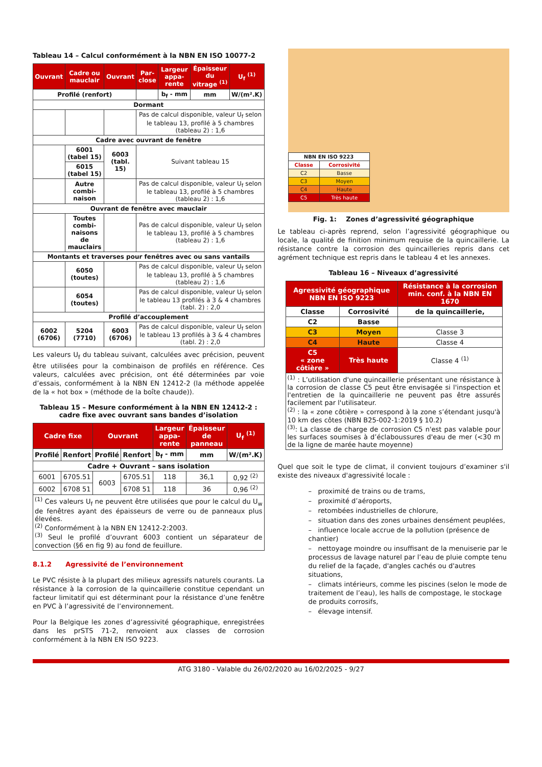Tableau 14 – Calcul conformément à la NBN EN ISO 10077-2
| Ouvrant | Cadre ou mauclair | Ouvrant | Par-close | Largeur appa-rente | Épaisseur du vitrage <sup>(1)</sup> | U<sub>f</sub> <sup>(1)</sup> |
| --- | --- | --- | --- | --- | --- | --- |
| Profilé (renfort) | | | | b<sub>f</sub> - mm | mm | W/(m².K) |
| Dormant | | | | | | |
| | | | Pas de calcul disponible, valeur U<sub>f</sub> selon le tableau 13, profilé à 5 chambres (tableau 2) : 1,6 | | | |
| Cadre avec ouvrant de fenêtre | | | | | | |
| | 6001 (tabel 15) | 6003 (tabl. 15) | Suivant tableau 15 | | | |
| | 6015 (tabel 15) | | | | | |
| | Autre combi-naison | | Pas de calcul disponible, valeur U<sub>f</sub> selon le tableau 13, profilé à 5 chambres (tableau 2) : 1,6 | | | |
| Ouvrant de fenêtre avec mauclair | | | | | | |
| | Toutes combi-naisons de mauclairs | | Pas de calcul disponible, valeur U<sub>f</sub> selon le tableau 13, profilé à 5 chambres (tableau 2) : 1,6 | | | |
| Montants et traverses pour fenêtres avec ou sans vantails | | | | | | |
| | 6050 (toutes) | | Pas de calcul disponible, valeur U<sub>f</sub> selon le tableau 13, profilé à 5 chambres (tableau 2) : 1,6 | | | |
| | 6054 (toutes) | | Pas de calcul disponible, valeur U<sub>f</sub> selon le tableau 13 profilés à 3 & 4 chambres (tabl. 2) : 2,0 | | | |
| Profilé d’accouplement | | | | | | |
| 6002 (6706) | 5204 (7710) | 6003 (6706) | Pas de calcul disponible, valeur U<sub>f</sub> selon le tableau 13 profilés à 3 & 4 chambres (tabl. 2) : 2,0 | | | |
Les valeurs U<sub>f</sub> du tableau suivant, calculées avec précision, peuvent être utilisées pour la combinaison de profilés en référence. Ces valeurs, calculées avec précision, ont été déterminées par voie d’essais, conformément à la NBN EN 12412-2 (la méthode appelée de la « hot box » (méthode de la boîte chaude)).
Tableau 15 – Mesure conformément à la NBN EN 12412-2 :
cadre fixe avec ouvrant sans bandes d’isolation
| Cadre fixe | | Ouvrant | | Largeur appa-rente | Épaisseur de panneau | U<sub>f</sub> <sup>(1)</sup> |
| --- | --- | --- | --- | --- | --- | --- |
| Profilé | Renfort | Profilé | Renfort | b<sub>f</sub> - mm | mm | W/(m².K) |
| Cadre + Ouvrant – sans isolation | | | | | | |
| 6001 | 6705.51 | 6003 | 6705.51 | 118 | 36,1 | 0,92 <sup>(2)</sup> |
| 6002 | 6708 51 | | 6708 51 | 118 | 36 | 0,96 <sup>(2)</sup> |
| <sup>(1)</sup> Ces valeurs U<sub>f</sub> ne peuvent être utilisées que pour le calcul du U<sub>w</sub> de fenêtres ayant des épaisseurs de verre ou de panneaux plus élevées. <sup>(2)</sup> Conformément à la NBN EN 12412-2:2003. <sup>(3)</sup> Seul le profilé d’ouvrant 6003 contient un séparateur de convection (§6 en fig 9) au fond de feuillure. | | | | | | |
8.1.2 Agressivité de l’environnement
Le PVC résiste à la plupart des milieux agressifs naturels courants. La résistance à la corrosion de la quincaillerie constitue cependant un facteur limitatif qui est déterminant pour la résistance d’une fenêtre en PVC à l’agressivité de l’environnement.
Pour la Belgique les zones d’agressivité géographique, enregistrées dans les prSTS 71-2, renvoient aux classes de corrosion conformément à la NBN EN ISO 9223.
| NBN EN ISO 9223 | |
| --- | --- |
| Classe | Corrosivité |
| C2 | Basse |
| C3 | Moyen |
| C4 | Haute |
| C5 | Très haute |
Fig. 1: Zones d’agressivité géographique
Le tableau ci-après reprend, selon l’agressivité géographique ou locale, la qualité de finition minimum requise de la quincaillerie. La résistance contre la corrosion des quincailleries repris dans cet agrément technique est repris dans le tableau 4 et les annexes.
Tableau 16 – Niveaux d’agressivité
| Agressivité géographique NBN EN ISO 9223 | | Résistance à la corrosion min. conf. à la NBN EN 1670 |
| --- | --- | --- |
| Classe | Corrosivité | de la quincaillerie, |
| C2 | Basse | |
| C3 | Moyen | Classe 3 |
| C4 | Haute | Classe 4 |
| C5 « zone côtière » | Très haute | Classe 4 <sup>(1)</sup> |
| <sup>(1)</sup> : L’utilisation d'une quincaillerie présentant une résistance à la corrosion de classe C5 peut être envisagée si l'inspection et l'entretien de la quincaillerie ne peuvent pas être assurés facilement par l'utilisateur. <sup>(2)</sup> : la « zone côtière » correspond à la zone s’étendant jusqu'à 10 km des côtes (NBN B25-002-1:2019 § 10.2) <sup>(3)</sup>: La classe de charge de corrosion C5 n'est pas valable pour les surfaces soumises à d’éclaboussures d'eau de mer (<30 m de la ligne de marée haute moyenne) | | |
Quel que soit le type de climat, il convient toujours d’examiner s'il existe des niveaux d'agressivité locale :
– proximité de trains ou de trams,
– proximité d’aéroports,
– retombées industrielles de chlorure,
– situation dans des zones urbaines densément peuplées,
– influence locale accrue de la pollution (présence de chantier)
– nettoyage moindre ou insuffisant de la menuiserie par le processus de lavage naturel par l’eau de pluie compte tenu du relief de la façade, d'angles cachés ou d'autres situations,
– climats intérieurs, comme les piscines (selon le mode de traitement de l’eau), les halls de compostage, le stockage de produits corrosifs,
– élevage intensif.
ATG 3180 - Valable du 26/02/2020 au 16/02/2025 - 9/27